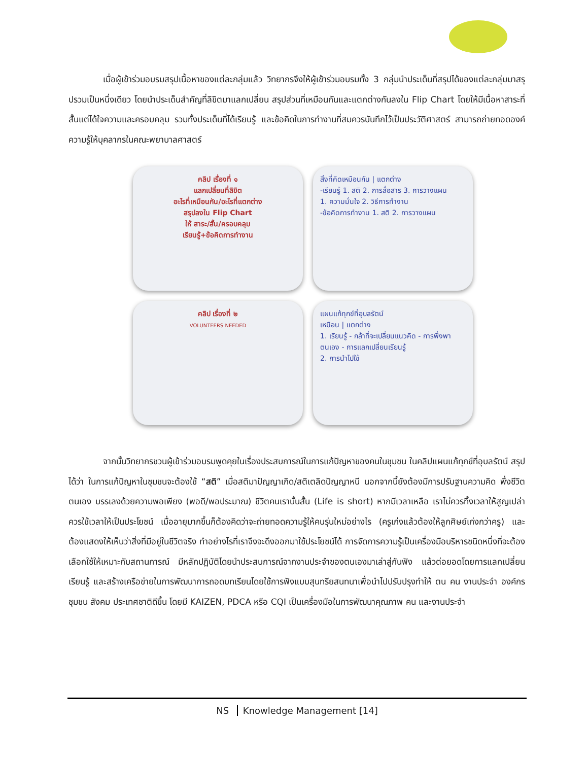เมื่อผู้เข้าร่วมอบรมสรุปเนื้อหาของแต่ละกลุ่มแล้ว วิทยากรจึงให้ผู้เข้าร่วมอบรมทั้ง 3 กลุ่มนำประเด็นที่สรุปได้ของแต่ละกลุ่มมาสรุปรวมเป็นหนึ่งเดียว โดยนำประเด็นสำคัญที่ลิขิตมาแลกเปลี่ยน สรุปส่วนที่เหมือนกันและแตกต่างกันลงใน Flip Chart โดยให้มีเนื้อหาสาระที่สั้นแต่ได้ใจความและครอบคลุม รวมทั้งประเด็นที่ได้เรียนรู้ และข้อคิดในการทำงานที่สมควรบันทึกไว้เป็นประวัติศาสตร์ สามารถถ่ายทอดองค์ความรู้ให้บุคลากรในคณะพยาบาลศาสตร์
คลิป เรื่องที่ ๑
แลกเปลี่ยนที่ลิขิต
อะไรที่เหมือนกัน/อะไรที่แตกต่าง
สรุปลงใน Flip Chart
ให้ สาระ/สั้น/ครอบคลุม
เรียนรู้+ข้อคิดการทำงาน
สิ่งที่คิดเหมือนกัน | แตกต่าง
-เรียนรู้ 1. สติ 2. การสื่อสาร 3. การวางแผน
1. ความมั่นใจ 2. วิธีการทำงาน
-ข้อคิดการทำงาน 1. สติ 2. การวางแผน
คลิป เรื่องที่ ๒
VOLUNTEERS NEEDED
แผนแก้ทุกข์ที่อุบลรัตน์
เหมือน | แตกต่าง
1. เรียนรู้ - กล้าที่จะเปลี่ยนแนวคิด - การพึ่งพาตนเอง - การแลกเปลี่ยนเรียนรู้
2. การนำไปใช้
จากนั้นวิทยากรชวนผู้เข้าร่วมอบรมพูดคุยในเรื่องประสบการณ์ในการแก้ปัญหาของคนในชุมชน ในคลิปแผนแก้ทุกข์ที่อุบลรัตน์ สรุปได้ว่า ในการแก้ปัญหาในชุมชนจะต้องใช้ “สติ” เมื่อสติมาปัญญาเกิด/สติเตลิดปัญญาหนี นอกจากนี้ยังต้องมีการปรับฐานความคิด พึ่งชีวิตตนเอง บรรเลงด้วยความพอเพียง (พอดี/พอประมาณ) ชีวิตคนเรานั้นสั้น (Life is short) หากมีเวลาเหลือ เราไม่ควรทิ้งเวลาให้สูญเปล่า ควรใช้เวลาให้เป็นประโยชน์ เมื่ออายุมากขึ้นก็ต้องคิดว่าจะถ่ายทอดความรู้ให้คนรุ่นใหม่อย่างไร (ครูเก่งแล้วต้องให้ลูกศิษย์เก่งกว่าครู) และต้องแสดงให้เห็นว่าสิ่งที่มีอยู่ในชีวิตจริง ทำอย่างไรที่เราจึงจะดึงออกมาใช้ประโยชน์ได้ การจัดการความรู้เป็นเครื่องมือบริหารชนิดหนึ่งที่จะต้องเลือกใช้ให้เหมาะกับสถานการณ์ มีหลักปฏิบัติโดยนำประสบการณ์จากงานประจำของตนเองมาเล่าสู่กันฟัง แล้วต่อยอดโดยการแลกเปลี่ยนเรียนรู้ และสร้างเครือข่ายในการพัฒนาการถอดบทเรียนโดยใช้การฟังแบบสุนทรียสนทนาเพื่อนำไปปรับปรุงทำให้ ตน คน งานประจำ องค์กร ชุมชน สังคม ประเทศชาติดีขึ้น โดยมี KAIZEN, PDCA หรือ CQI เป็นเครื่องมือในการพัฒนาคุณภาพ คน และงานประจำ
NS Knowledge Management [14]